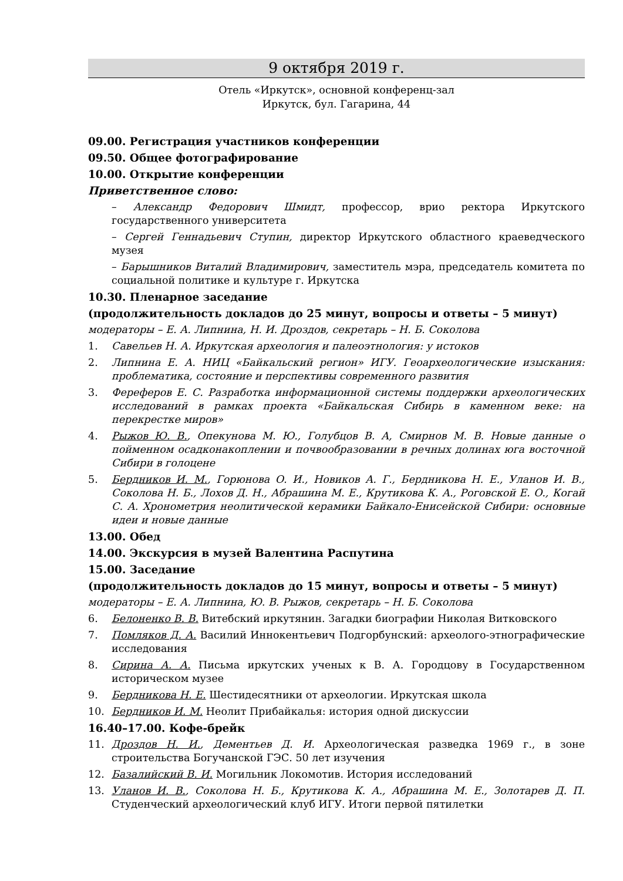9 октября 2019 г.
Отель «Иркутск», основной конференц-зал
Иркутск, бул. Гагарина, 44
09.00. Регистрация участников конференции
09.50. Общее фотографирование
10.00. Открытие конференции
Приветственное слово:
– Александр Федорович Шмидт, профессор, врио ректора Иркутского государственного университета
– Сергей Геннадьевич Ступин, директор Иркутского областного краеведческого музея
– Барышников Виталий Владимирович, заместитель мэра, председатель комитета по социальной политике и культуре г. Иркутска
10.30. Пленарное заседание
(продолжительность докладов до 25 минут, вопросы и ответы – 5 минут)
модераторы – Е. А. Липнина, Н. И. Дроздов, секретарь – Н. Б. Соколова
1. Савельев Н. А. Иркутская археология и палеоэтнология: у истоков
2. Липнина Е. А. НИЦ «Байкальский регион» ИГУ. Геоархеологические изыскания: проблематика, состояние и перспективы современного развития
3. Фереферов Е. С. Разработка информационной системы поддержки археологических исследований в рамках проекта «Байкальская Сибирь в каменном веке: на перекрестке миров»
4. Рыжов Ю. В., Опекунова М. Ю., Голубцов В. А, Смирнов М. В. Новые данные о пойменном осадконакоплении и почвообразовании в речных долинах юга восточной Сибири в голоцене
5. Бердников И. М., Горюнова О. И., Новиков А. Г., Бердникова Н. Е., Уланов И. В., Соколова Н. Б., Лохов Д. Н., Абрашина М. Е., Крутикова К. А., Роговской Е. О., Когай С. А. Хронометрия неолитической керамики Байкало-Енисейской Сибири: основные идеи и новые данные
13.00. Обед
14.00. Экскурсия в музей Валентина Распутина
15.00. Заседание
(продолжительность докладов до 15 минут, вопросы и ответы – 5 минут)
модераторы – Е. А. Липнина, Ю. В. Рыжов, секретарь – Н. Б. Соколова
6. Белоненко В. В. Витебский иркутянин. Загадки биографии Николая Витковского
7. Помляков Д. А. Василий Иннокентьевич Подгорбунский: археолого-этнографические исследования
8. Сирина А. А. Письма иркутских ученых к В. А. Городцову в Государственном историческом музее
9. Бердникова Н. Е. Шестидесятники от археологии. Иркутская школа
10. Бердников И. М. Неолит Прибайкалья: история одной дискуссии
16.40–17.00. Кофе-брейк
11. Дроздов Н. И., Дементьев Д. И. Археологическая разведка 1969 г., в зоне строительства Богучанской ГЭС. 50 лет изучения
12. Базалийский В. И. Могильник Локомотив. История исследований
13. Уланов И. В., Соколова Н. Б., Крутикова К. А., Абрашина М. Е., Золотарев Д. П. Студенческий археологический клуб ИГУ. Итоги первой пятилетки